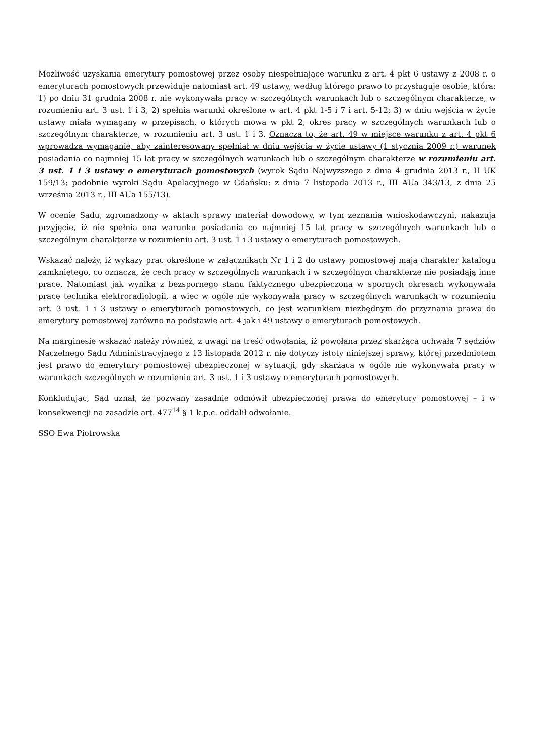Możliwość uzyskania emerytury pomostowej przez osoby niespełniające warunku z art. 4 pkt 6 ustawy z 2008 r. o emeryturach pomostowych przewiduje natomiast art. 49 ustawy, według którego prawo to przysługuje osobie, która: 1) po dniu 31 grudnia 2008 r. nie wykonywała pracy w szczególnych warunkach lub o szczególnym charakterze, w rozumieniu art. 3 ust. 1 i 3; 2) spełnia warunki określone w art. 4 pkt 1-5 i 7 i art. 5-12; 3) w dniu wejścia w życie ustawy miała wymagany w przepisach, o których mowa w pkt 2, okres pracy w szczególnych warunkach lub o szczególnym charakterze, w rozumieniu art. 3 ust. 1 i 3. Oznacza to, że art. 49 w miejsce warunku z art. 4 pkt 6 wprowadza wymaganie, aby zainteresowany spełniał w dniu wejścia w życie ustawy (1 stycznia 2009 r.) warunek posiadania co najmniej 15 lat pracy w szczególnych warunkach lub o szczególnym charakterze w rozumieniu art. 3 ust. 1 i 3 ustawy o emeryturach pomostowych (wyrok Sądu Najwyższego z dnia 4 grudnia 2013 r., II UK 159/13; podobnie wyroki Sądu Apelacyjnego w Gdańsku: z dnia 7 listopada 2013 r., III AUa 343/13, z dnia 25 września 2013 r., III AUa 155/13).
W ocenie Sądu, zgromadzony w aktach sprawy materiał dowodowy, w tym zeznania wnioskodawczyni, nakazują przyjęcie, iż nie spełnia ona warunku posiadania co najmniej 15 lat pracy w szczególnych warunkach lub o szczególnym charakterze w rozumieniu art. 3 ust. 1 i 3 ustawy o emeryturach pomostowych.
Wskazać należy, iż wykazy prac określone w załącznikach Nr 1 i 2 do ustawy pomostowej mają charakter katalogu zamkniętego, co oznacza, że cech pracy w szczególnych warunkach i w szczególnym charakterze nie posiadają inne prace. Natomiast jak wynika z bezspornego stanu faktycznego ubezpieczona w spornych okresach wykonywała pracę technika elektroradiologii, a więc w ogóle nie wykonywała pracy w szczególnych warunkach w rozumieniu art. 3 ust. 1 i 3 ustawy o emeryturach pomostowych, co jest warunkiem niezbędnym do przyznania prawa do emerytury pomostowej zarówno na podstawie art. 4 jak i 49 ustawy o emeryturach pomostowych.
Na marginesie wskazać należy również, z uwagi na treść odwołania, iż powołana przez skarżącą uchwała 7 sędziów Naczelnego Sądu Administracyjnego z 13 listopada 2012 r. nie dotyczy istoty niniejszej sprawy, której przedmiotem jest prawo do emerytury pomostowej ubezpieczonej w sytuacji, gdy skarżąca w ogóle nie wykonywała pracy w warunkach szczególnych w rozumieniu art. 3 ust. 1 i 3 ustawy o emeryturach pomostowych.
Konkludując, Sąd uznał, że pozwany zasadnie odmówił ubezpieczonej prawa do emerytury pomostowej – i w konsekwencji na zasadzie art. 477<sup>14</sup> § 1 k.p.c. oddalił odwołanie.
SSO Ewa Piotrowska